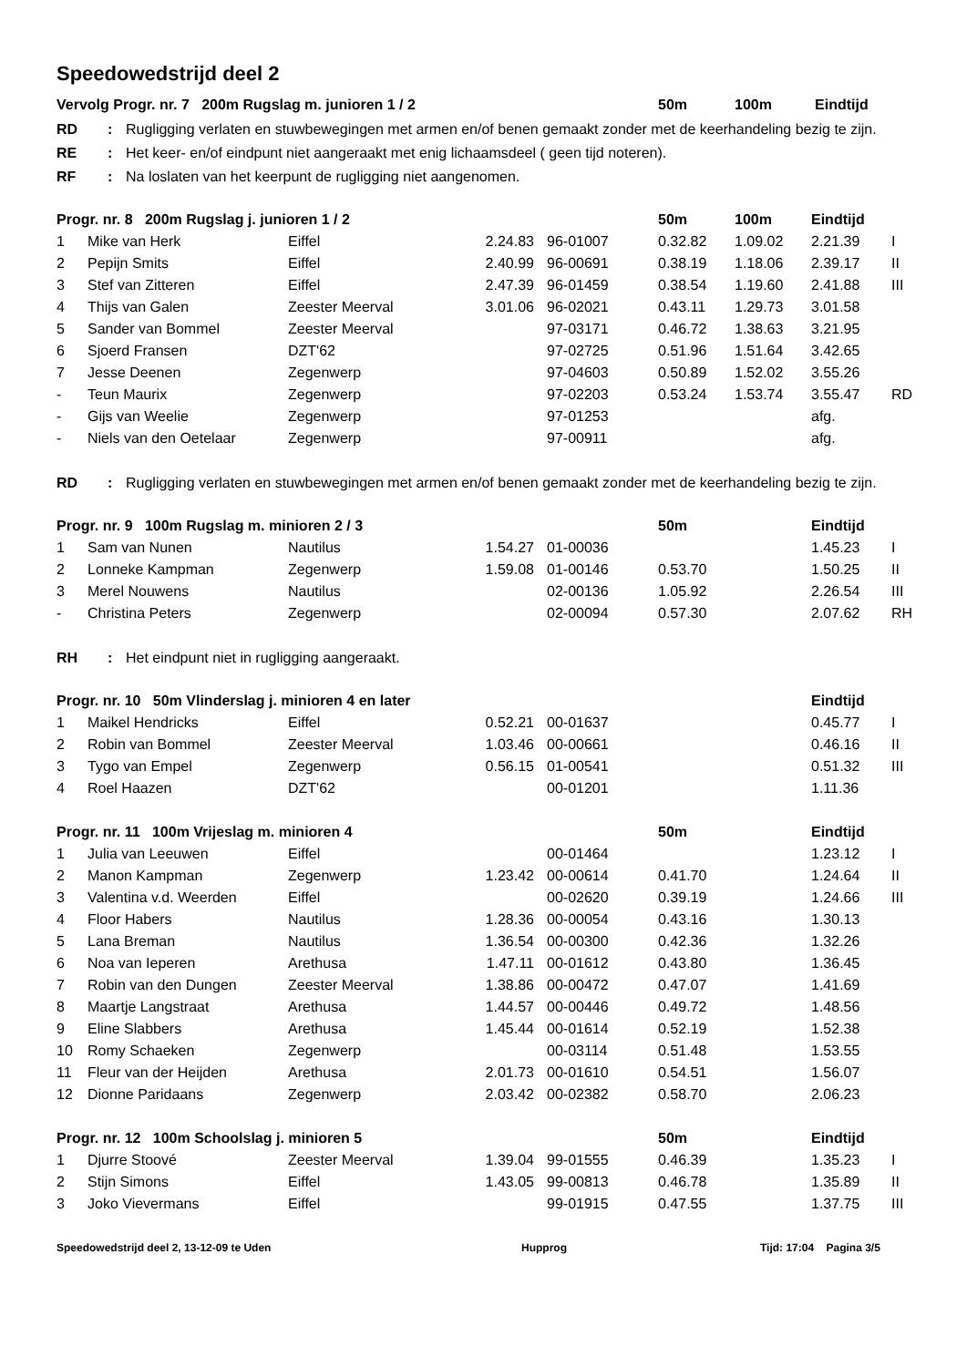Speedowedstrijd deel 2
| Vervolg Progr. nr. 7 200m Rugslag m. junioren 1 / 2 | 50m | 100m | Eindtijd |
| --- | --- | --- | --- |
RD: Rugligging verlaten en stuwbewegingen met armen en/of benen gemaakt zonder met de keerhandeling bezig te zijn.
RE: Het keer- en/of eindpunt niet aangeraakt met enig lichaamsdeel ( geen tijd noteren).
RF: Na loslaten van het keerpunt de rugligging niet aangenomen.
| Progr. nr. 8 200m Rugslag j. junioren 1 / 2 | | | | | 50m | 100m | Eindtijd | |
| --- | --- | --- | --- | --- | --- | --- | --- | --- |
| 1 | Mike van Herk | Eiffel | 2.24.83 | 96-01007 | 0.32.82 | 1.09.02 | 2.21.39 | I |
| 2 | Pepijn Smits | Eiffel | 2.40.99 | 96-00691 | 0.38.19 | 1.18.06 | 2.39.17 | II |
| 3 | Stef van Zitteren | Eiffel | 2.47.39 | 96-01459 | 0.38.54 | 1.19.60 | 2.41.88 | III |
| 4 | Thijs van Galen | Zeester Meerval | 3.01.06 | 96-02021 | 0.43.11 | 1.29.73 | 3.01.58 | |
| 5 | Sander van Bommel | Zeester Meerval | | 97-03171 | 0.46.72 | 1.38.63 | 3.21.95 | |
| 6 | Sjoerd Fransen | DZT'62 | | 97-02725 | 0.51.96 | 1.51.64 | 3.42.65 | |
| 7 | Jesse Deenen | Zegenwerp | | 97-04603 | 0.50.89 | 1.52.02 | 3.55.26 | |
| - | Teun Maurix | Zegenwerp | | 97-02203 | 0.53.24 | 1.53.74 | 3.55.47 | RD |
| - | Gijs van Weelie | Zegenwerp | | 97-01253 | | | afg. | |
| - | Niels van den Oetelaar | Zegenwerp | | 97-00911 | | | afg. | |
RD: Rugligging verlaten en stuwbewegingen met armen en/of benen gemaakt zonder met de keerhandeling bezig te zijn.
| Progr. nr. 9 100m Rugslag m. minioren 2 / 3 | | | | | 50m | | Eindtijd | |
| --- | --- | --- | --- | --- | --- | --- | --- | --- |
| 1 | Sam van Nunen | Nautilus | 1.54.27 | 01-00036 | | | 1.45.23 | I |
| 2 | Lonneke Kampman | Zegenwerp | 1.59.08 | 01-00146 | 0.53.70 | | 1.50.25 | II |
| 3 | Merel Nouwens | Nautilus | | 02-00136 | 1.05.92 | | 2.26.54 | III |
| - | Christina Peters | Zegenwerp | | 02-00094 | 0.57.30 | | 2.07.62 | RH |
RH: Het eindpunt niet in rugligging aangeraakt.
| Progr. nr. 10 50m Vlinderslag j. minioren 4 en later | | | | | | | Eindtijd | |
| --- | --- | --- | --- | --- | --- | --- | --- | --- |
| 1 | Maikel Hendricks | Eiffel | 0.52.21 | 00-01637 | | | 0.45.77 | I |
| 2 | Robin van Bommel | Zeester Meerval | 1.03.46 | 00-00661 | | | 0.46.16 | II |
| 3 | Tygo van Empel | Zegenwerp | 0.56.15 | 01-00541 | | | 0.51.32 | III |
| 4 | Roel Haazen | DZT'62 | | 00-01201 | | | 1.11.36 | |
| Progr. nr. 11 100m Vrijeslag m. minioren 4 | | | | | 50m | | Eindtijd | |
| 1 | Julia van Leeuwen | Eiffel | | 00-01464 | | | 1.23.12 | I |
| 2 | Manon Kampman | Zegenwerp | 1.23.42 | 00-00614 | 0.41.70 | | 1.24.64 | II |
| 3 | Valentina v.d. Weerden | Eiffel | | 00-02620 | 0.39.19 | | 1.24.66 | III |
| 4 | Floor Habers | Nautilus | 1.28.36 | 00-00054 | 0.43.16 | | 1.30.13 | |
| 5 | Lana Breman | Nautilus | 1.36.54 | 00-00300 | 0.42.36 | | 1.32.26 | |
| 6 | Noa van Ieperen | Arethusa | 1.47.11 | 00-01612 | 0.43.80 | | 1.36.45 | |
| 7 | Robin van den Dungen | Zeester Meerval | 1.38.86 | 00-00472 | 0.47.07 | | 1.41.69 | |
| 8 | Maartje Langstraat | Arethusa | 1.44.57 | 00-00446 | 0.49.72 | | 1.48.56 | |
| 9 | Eline Slabbers | Arethusa | 1.45.44 | 00-01614 | 0.52.19 | | 1.52.38 | |
| 10 | Romy Schaeken | Zegenwerp | | 00-03114 | 0.51.48 | | 1.53.55 | |
| 11 | Fleur van der Heijden | Arethusa | 2.01.73 | 00-01610 | 0.54.51 | | 1.56.07 | |
| 12 | Dionne Paridaans | Zegenwerp | 2.03.42 | 00-02382 | 0.58.70 | | 2.06.23 | |
| Progr. nr. 12 100m Schoolslag j. minioren 5 | | | | | 50m | | Eindtijd | |
| 1 | Djurre Stoové | Zeester Meerval | 1.39.04 | 99-01555 | 0.46.39 | | 1.35.23 | I |
| 2 | Stijn Simons | Eiffel | 1.43.05 | 99-00813 | 0.46.78 | | 1.35.89 | II |
| 3 | Joko Vievermans | Eiffel | | 99-01915 | 0.47.55 | | 1.37.75 | III |
Speedowedstrijd deel 2, 13-12-09 te Uden Hupprog Tijd: 17:04 Pagina 3/5